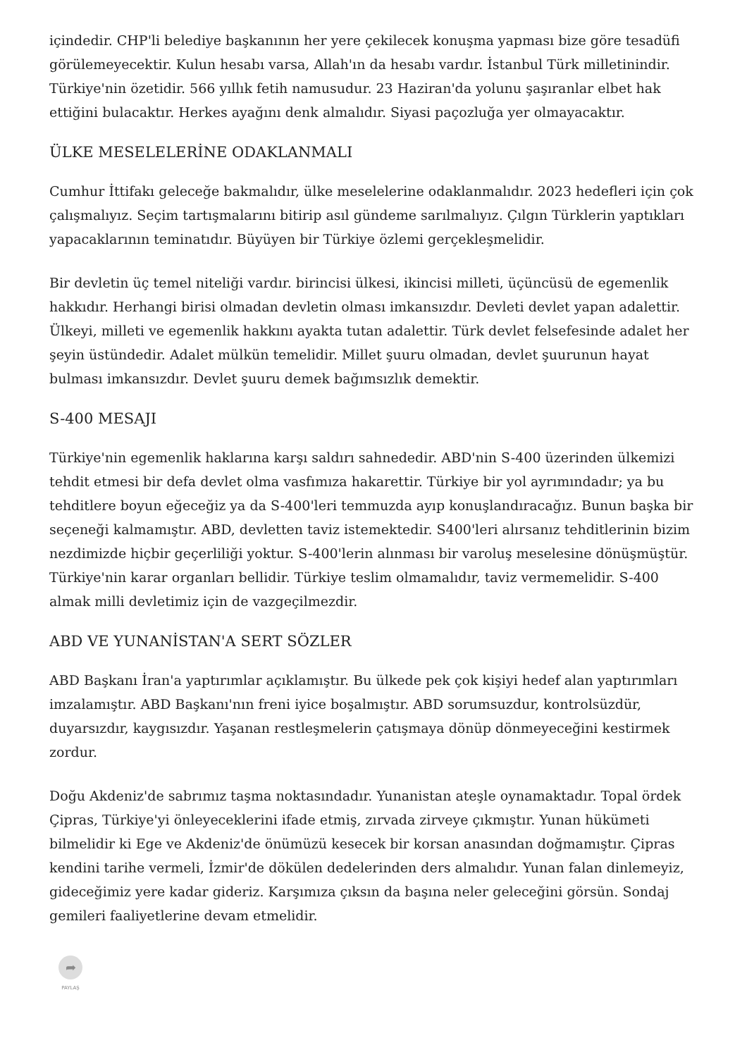içindedir. CHP'li belediye başkanının her yere çekilecek konuşma yapması bize göre tesadüfi görülemeyecektir. Kulun hesabı varsa, Allah'ın da hesabı vardır. İstanbul Türk milletinindir. Türkiye'nin özetidir. 566 yıllık fetih namusudur. 23 Haziran'da yolunu şaşıranlar elbet hak ettiğini bulacaktır. Herkes ayağını denk almalıdır. Siyasi paçozluğa yer olmayacaktır.
ÜLKE MESELELERİNE ODAKLANMALI
Cumhur İttifakı geleceğe bakmalıdır, ülke meselelerine odaklanmalıdır. 2023 hedefleri için çok çalışmalıyız. Seçim tartışmalarını bitirip asıl gündeme sarılmalıyız. Çılgın Türklerin yaptıkları yapacaklarının teminatıdır. Büyüyen bir Türkiye özlemi gerçekleşmelidir.
Bir devletin üç temel niteliği vardır. birincisi ülkesi, ikincisi milleti, üçüncüsü de egemenlik hakkıdır. Herhangi birisi olmadan devletin olması imkansızdır. Devleti devlet yapan adalettir. Ülkeyi, milleti ve egemenlik hakkını ayakta tutan adalettir. Türk devlet felsefesinde adalet her şeyin üstündedir. Adalet mülkün temelidir. Millet şuuru olmadan, devlet şuurunun hayat bulması imkansızdır. Devlet şuuru demek bağımsızlık demektir.
S-400 MESAJI
Türkiye'nin egemenlik haklarına karşı saldırı sahnededir. ABD'nin S-400 üzerinden ülkemizi tehdit etmesi bir defa devlet olma vasfımıza hakarettir. Türkiye bir yol ayrımındadır; ya bu tehditlere boyun eğeceğiz ya da S-400'leri temmuzda ayıp konuşlandıracağız. Bunun başka bir seçeneği kalmamıştır. ABD, devletten taviz istemektedir. S400'leri alırsanız tehditlerinin bizim nezdimizde hiçbir geçerliliği yoktur. S-400'lerin alınması bir varoluş meselesine dönüşmüştür. Türkiye'nin karar organları bellidir. Türkiye teslim olmamalıdır, taviz vermemelidir. S-400 almak milli devletimiz için de vazgeçilmezdir.
ABD VE YUNANİSTAN'A SERT SÖZLER
ABD Başkanı İran'a yaptırımlar açıklamıştır. Bu ülkede pek çok kişiyi hedef alan yaptırımları imzalamıştır. ABD Başkanı'nın freni iyice boşalmıştır. ABD sorumsuzdur, kontrolsüzdür, duyarsızdır, kaygısızdır. Yaşanan restleşmelerin çatışmaya dönüp dönmeyeceğini kestirmek zordur.
Doğu Akdeniz'de sabrımız taşma noktasındadır. Yunanistan ateşle oynamaktadır. Topal ördek Çipras, Türkiye'yi önleyeceklerini ifade etmiş, zırvada zirveye çıkmıştır. Yunan hükümeti bilmelidir ki Ege ve Akdeniz'de önümüzü kesecek bir korsan anasından doğmamıştır. Çipras kendini tarihe vermeli, İzmir'de dökülen dedelerinden ders almalıdır. Yunan falan dinlemeyiz, gideceğimiz yere kadar gideriz. Karşımıza çıksın da başına neler geleceğini görsün. Sondaj gemileri faaliyetlerine devam etmelidir.
➦
PAYLAŞ